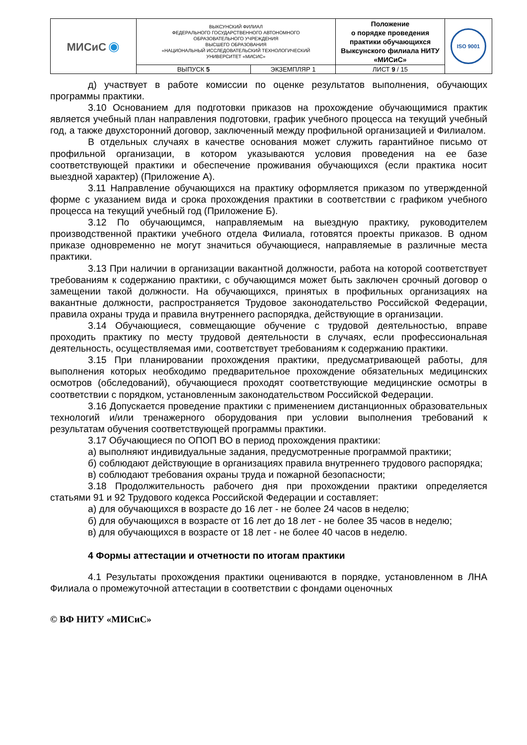| МИСиС ◉ | ВЫКСУНСКИЙ ФИЛИАЛ ФЕДЕРАЛЬНОГО ГОСУДАРСТВЕННОГО АВТОНОМНОГО ОБРАЗОВАТЕЛЬНОГО УЧРЕЖДЕНИЯ ВЫСШЕГО ОБРАЗОВАНИЯ «НАЦИОНАЛЬНЫЙ ИССЛЕДОВАТЕЛЬСКИЙ ТЕХНОЛОГИЧЕСКИЙ УНИВЕРСИТЕТ «МИСИС» | | Положение о порядке проведения практики обучающихся Выксунского филиала НИТУ «МИСиС» | ISO 9001 |
| | ВЫПУСК 5 | ЭКЗЕМПЛЯР 1 | ЛИСТ 9 / 15 | |
д) участвует в работе комиссии по оценке результатов выполнения, обучающих программы практики.
3.10 Основанием для подготовки приказов на прохождение обучающимися практик является учебный план направления подготовки, график учебного процесса на текущий учебный год, а также двухсторонний договор, заключенный между профильной организацией и Филиалом.
В отдельных случаях в качестве основания может служить гарантийное письмо от профильной организации, в котором указываются условия проведения на ее базе соответствующей практики и обеспечение проживания обучающихся (если практика носит выездной характер) (Приложение А).
3.11 Направление обучающихся на практику оформляется приказом по утвержденной форме с указанием вида и срока прохождения практики в соответствии с графиком учебного процесса на текущий учебный год (Приложение Б).
3.12 По обучающимся, направляемым на выездную практику, руководителем производственной практики учебного отдела Филиала, готовятся проекты приказов. В одном приказе одновременно не могут значиться обучающиеся, направляемые в различные места практики.
3.13 При наличии в организации вакантной должности, работа на которой соответствует требованиям к содержанию практики, с обучающимся может быть заключен срочный договор о замещении такой должности. На обучающихся, принятых в профильных организациях на вакантные должности, распространяется Трудовое законодательство Российской Федерации, правила охраны труда и правила внутреннего распорядка, действующие в организации.
3.14 Обучающиеся, совмещающие обучение с трудовой деятельностью, вправе проходить практику по месту трудовой деятельности в случаях, если профессиональная деятельность, осуществляемая ими, соответствует требованиям к содержанию практики.
3.15 При планировании прохождения практики, предусматривающей работы, для выполнения которых необходимо предварительное прохождение обязательных медицинских осмотров (обследований), обучающиеся проходят соответствующие медицинские осмотры в соответствии с порядком, установленным законодательством Российской Федерации.
3.16 Допускается проведение практики с применением дистанционных образовательных технологий и/или тренажерного оборудования при условии выполнения требований к результатам обучения соответствующей программы практики.
3.17 Обучающиеся по ОПОП ВО в период прохождения практики:
а) выполняют индивидуальные задания, предусмотренные программой практики;
б) соблюдают действующие в организациях правила внутреннего трудового распорядка;
в) соблюдают требования охраны труда и пожарной безопасности;
3.18 Продолжительность рабочего дня при прохождении практики определяется статьями 91 и 92 Трудового кодекса Российской Федерации и составляет:
а) для обучающихся в возрасте до 16 лет - не более 24 часов в неделю;
б) для обучающихся в возрасте от 16 лет до 18 лет - не более 35 часов в неделю;
в) для обучающихся в возрасте от 18 лет - не более 40 часов в неделю.
4 Формы аттестации и отчетности по итогам практики
4.1 Результаты прохождения практики оцениваются в порядке, установленном в ЛНА Филиала о промежуточной аттестации в соответствии с фондами оценочных
© ВФ НИТУ «МИСиС»